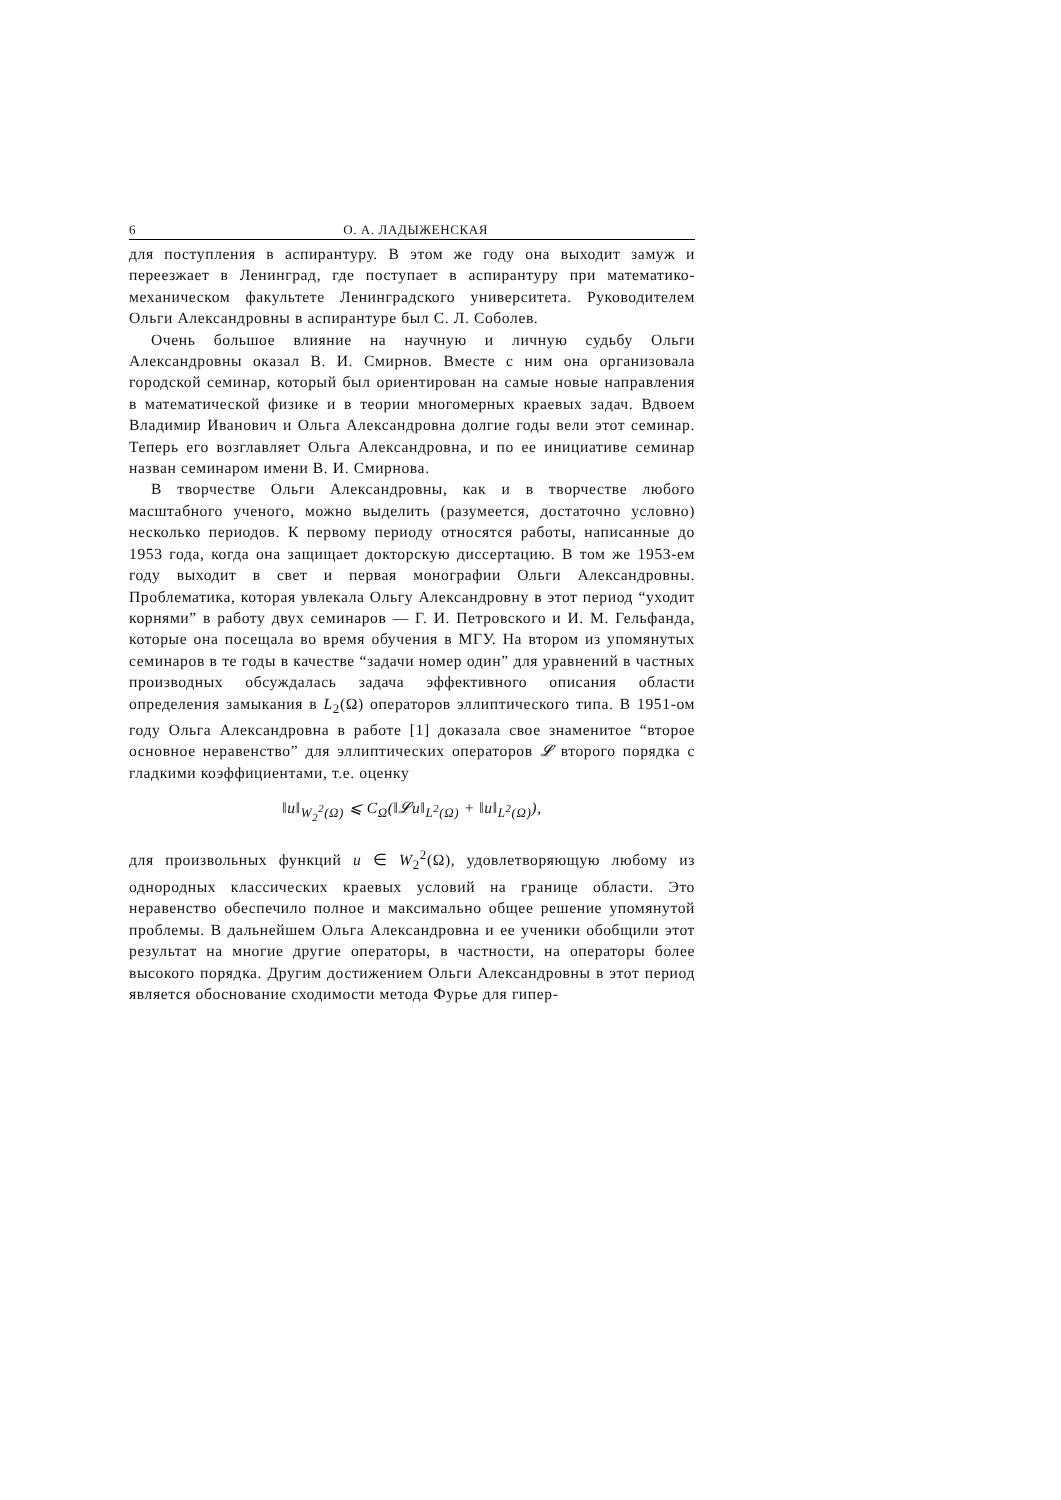6 О. А. ЛАДЫЖЕНСКАЯ
для поступления в аспирантуру. В этом же году она выходит замуж и переезжает в Ленинград, где поступает в аспирантуру при математико-механическом факультете Ленинградского университета. Руководителем Ольги Александровны в аспирантуре был С. Л. Соболев.
Очень большое влияние на научную и личную судьбу Ольги Александровны оказал В. И. Смирнов. Вместе с ним она организовала городской семинар, который был ориентирован на самые новые направления в математической физике и в теории многомерных краевых задач. Вдвоем Владимир Иванович и Ольга Александровна долгие годы вели этот семинар. Теперь его возглавляет Ольга Александровна, и по ее инициативе семинар назван семинаром имени В. И. Смирнова.
В творчестве Ольги Александровны, как и в творчестве любого масштабного ученого, можно выделить (разумеется, достаточно условно) несколько периодов. К первому периоду относятся работы, написанные до 1953 года, когда она защищает докторскую диссертацию. В том же 1953-ем году выходит в свет и первая монографии Ольги Александровны. Проблематика, которая увлекала Ольгу Александровну в этот период “уходит корнями” в работу двух семинаров — Г. И. Петровского и И. М. Гельфанда, которые она посещала во время обучения в МГУ. На втором из упомянутых семинаров в те годы в качестве “задачи номер один” для уравнений в частных производных обсуждалась задача эффективного описания области определения замыкания в L<sub>2</sub>(Ω) операторов эллиптического типа. В 1951-ом году Ольга Александровна в работе [1] доказала свое знаменитое “второе основное неравенство” для эллиптических операторов 𝓛 второго порядка с гладкими коэффициентами, т.е. оценку
‖u‖<sub>W<sub>2</sub><sup>2</sup>(Ω)</sub> ⩽ C<sub>Ω</sub>(‖𝓛u‖<sub>L<sup>2</sup>(Ω)</sub> + ‖u‖<sub>L<sup>2</sup>(Ω)</sub>),
для произвольных функций u ∈ W<sub>2</sub><sup>2</sup>(Ω), удовлетворяющую любому из однородных классических краевых условий на границе области. Это неравенство обеспечило полное и максимально общее решение упомянутой проблемы. В дальнейшем Ольга Александровна и ее ученики обобщили этот результат на многие другие операторы, в частности, на операторы более высокого порядка. Другим достижением Ольги Александровны в этот период является обоснование сходимости метода Фурье для гипер-